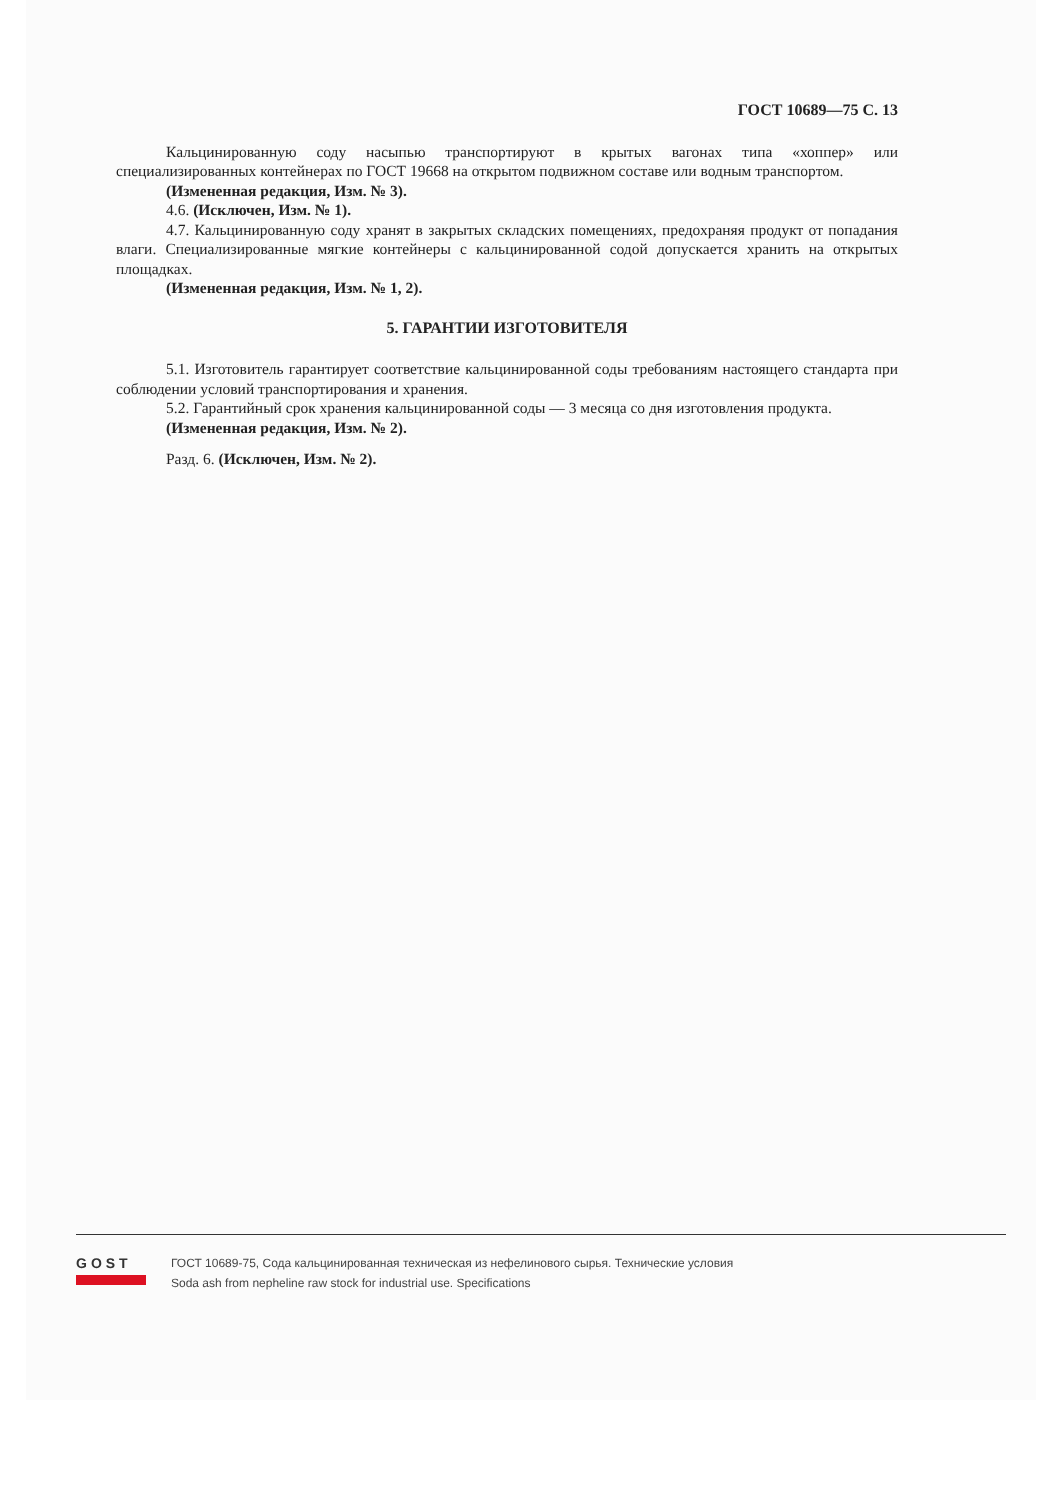ГОСТ 10689—75 С. 13
Кальцинированную соду насыпью транспортируют в крытых вагонах типа «хоппер» или специализированных контейнерах по ГОСТ 19668 на открытом подвижном составе или водным транспортом.
(Измененная редакция, Изм. № 3).
4.6. (Исключен, Изм. № 1).
4.7. Кальцинированную соду хранят в закрытых складских помещениях, предохраняя продукт от попадания влаги. Специализированные мягкие контейнеры с кальцинированной содой допускается хранить на открытых площадках.
(Измененная редакция, Изм. № 1, 2).
5. ГАРАНТИИ ИЗГОТОВИТЕЛЯ
5.1. Изготовитель гарантирует соответствие кальцинированной соды требованиям настоящего стандарта при соблюдении условий транспортирования и хранения.
5.2. Гарантийный срок хранения кальцинированной соды — 3 месяца со дня изготовления продукта.
(Измененная редакция, Изм. № 2).
Разд. 6. (Исключен, Изм. № 2).
GOST
ГОСТ 10689-75, Сода кальцинированная техническая из нефелинового сырья. Технические условия
Soda ash from nepheline raw stock for industrial use. Specifications